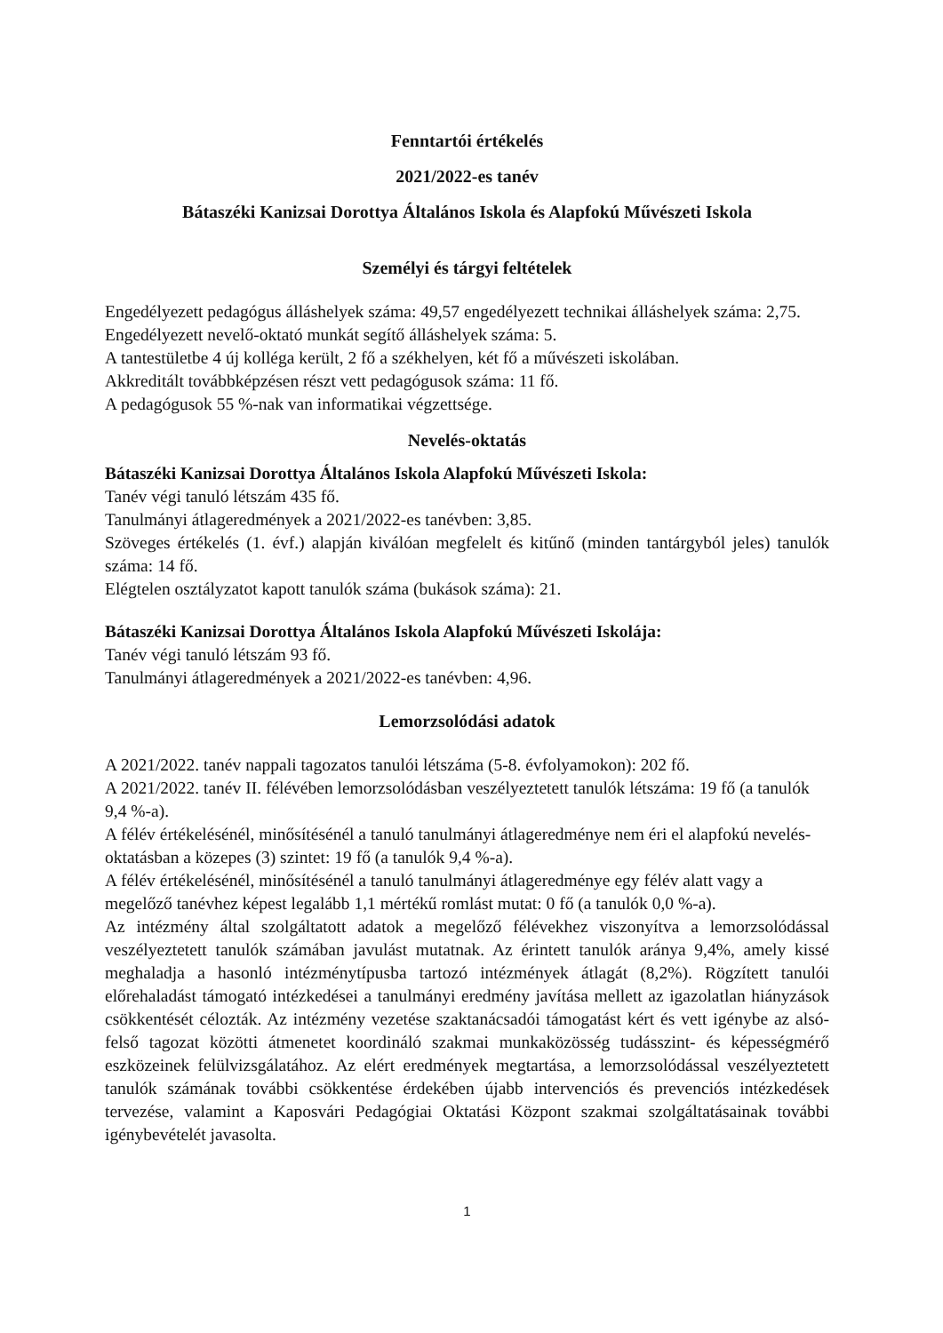Fenntartói értékelés
2021/2022-es tanév
Bátaszéki Kanizsai Dorottya Általános Iskola és Alapfokú Művészeti Iskola
Személyi és tárgyi feltételek
Engedélyezett pedagógus álláshelyek száma: 49,57 engedélyezett technikai álláshelyek száma: 2,75. Engedélyezett nevelő-oktató munkát segítő álláshelyek száma: 5.
A tantestületbe 4 új kolléga került, 2 fő a székhelyen, két fő a művészeti iskolában.
Akkreditált továbbképzésen részt vett pedagógusok száma: 11 fő.
A pedagógusok 55 %-nak van informatikai végzettsége.
Nevelés-oktatás
Bátaszéki Kanizsai Dorottya Általános Iskola Alapfokú Művészeti Iskola:
Tanév végi tanuló létszám 435 fő.
Tanulmányi átlageredmények a 2021/2022-es tanévben: 3,85.
Szöveges értékelés (1. évf.) alapján kiválóan megfelelt és kitűnő (minden tantárgyból jeles) tanulók száma: 14 fő.
Elégtelen osztályzatot kapott tanulók száma (bukások száma): 21.
Bátaszéki Kanizsai Dorottya Általános Iskola Alapfokú Művészeti Iskolája:
Tanév végi tanuló létszám 93 fő.
Tanulmányi átlageredmények a 2021/2022-es tanévben: 4,96.
Lemorzsolódási adatok
A 2021/2022. tanév nappali tagozatos tanulói létszáma (5-8. évfolyamokon): 202 fő.
A 2021/2022. tanév II. félévében lemorzsolódásban veszélyeztetett tanulók létszáma: 19 fő (a tanulók 9,4 %-a).
A félév értékelésénél, minősítésénél a tanuló tanulmányi átlageredménye nem éri el alapfokú nevelés-oktatásban a közepes (3) szintet: 19 fő (a tanulók 9,4 %-a).
A félév értékelésénél, minősítésénél a tanuló tanulmányi átlageredménye egy félév alatt vagy a megelőző tanévhez képest legalább 1,1 mértékű romlást mutat: 0 fő (a tanulók 0,0 %-a).
Az intézmény által szolgáltatott adatok a megelőző félévekhez viszonyítva a lemorzsolódással veszélyeztetett tanulók számában javulást mutatnak. Az érintett tanulók aránya 9,4%, amely kissé meghaladja a hasonló intézménytípusba tartozó intézmények átlagát (8,2%). Rögzített tanulói előrehaladást támogató intézkedései a tanulmányi eredmény javítása mellett az igazolatlan hiányzások csökkentését célozták. Az intézmény vezetése szaktanácsadói támogatást kért és vett igénybe az alsó-felső tagozat közötti átmenetet koordináló szakmai munkaközösség tudásszint- és képességmérő eszközeinek felülvizsgálatához. Az elért eredmények megtartása, a lemorzsolódással veszélyeztetett tanulók számának további csökkentése érdekében újabb intervenciós és prevenciós intézkedések tervezése, valamint a Kaposvári Pedagógiai Oktatási Központ szakmai szolgáltatásainak további igénybevételét javasolta.
1